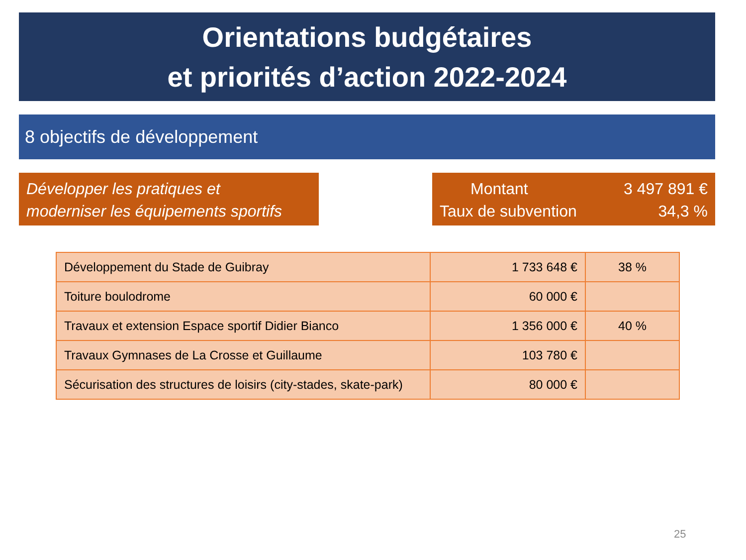Orientations budgétaires
et priorités d’action 2022-2024
8 objectifs de développement
Développer les pratiques et
moderniser les équipements sportifs
| Montant | 3 497 891 € |
| Taux de subvention | 34,3 % |
| Développement du Stade de Guibray | 1 733 648 € | 38 % |
| Toiture boulodrome | 60 000 € | |
| Travaux et extension Espace sportif Didier Bianco | 1 356 000 € | 40 % |
| Travaux Gymnases de La Crosse et Guillaume | 103 780 € | |
| Sécurisation des structures de loisirs (city-stades, skate-park) | 80 000 € | |
25